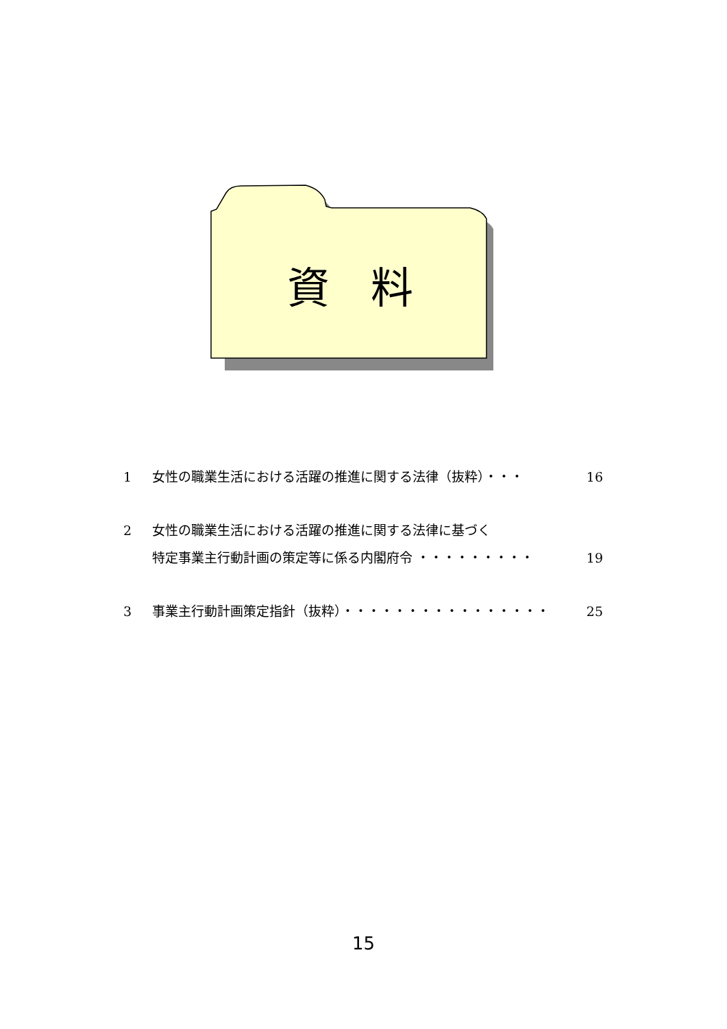資料
1 女性の職業生活における活躍の推進に関する法律（抜粋）・・・ 16
2 女性の職業生活における活躍の推進に関する法律に基づく
特定事業主行動計画の策定等に係る内閣府令 ・・・・・・・・・
19
3 事業主行動計画策定指針（抜粋）・・・・・・・・・・・・・・・・ 25
15